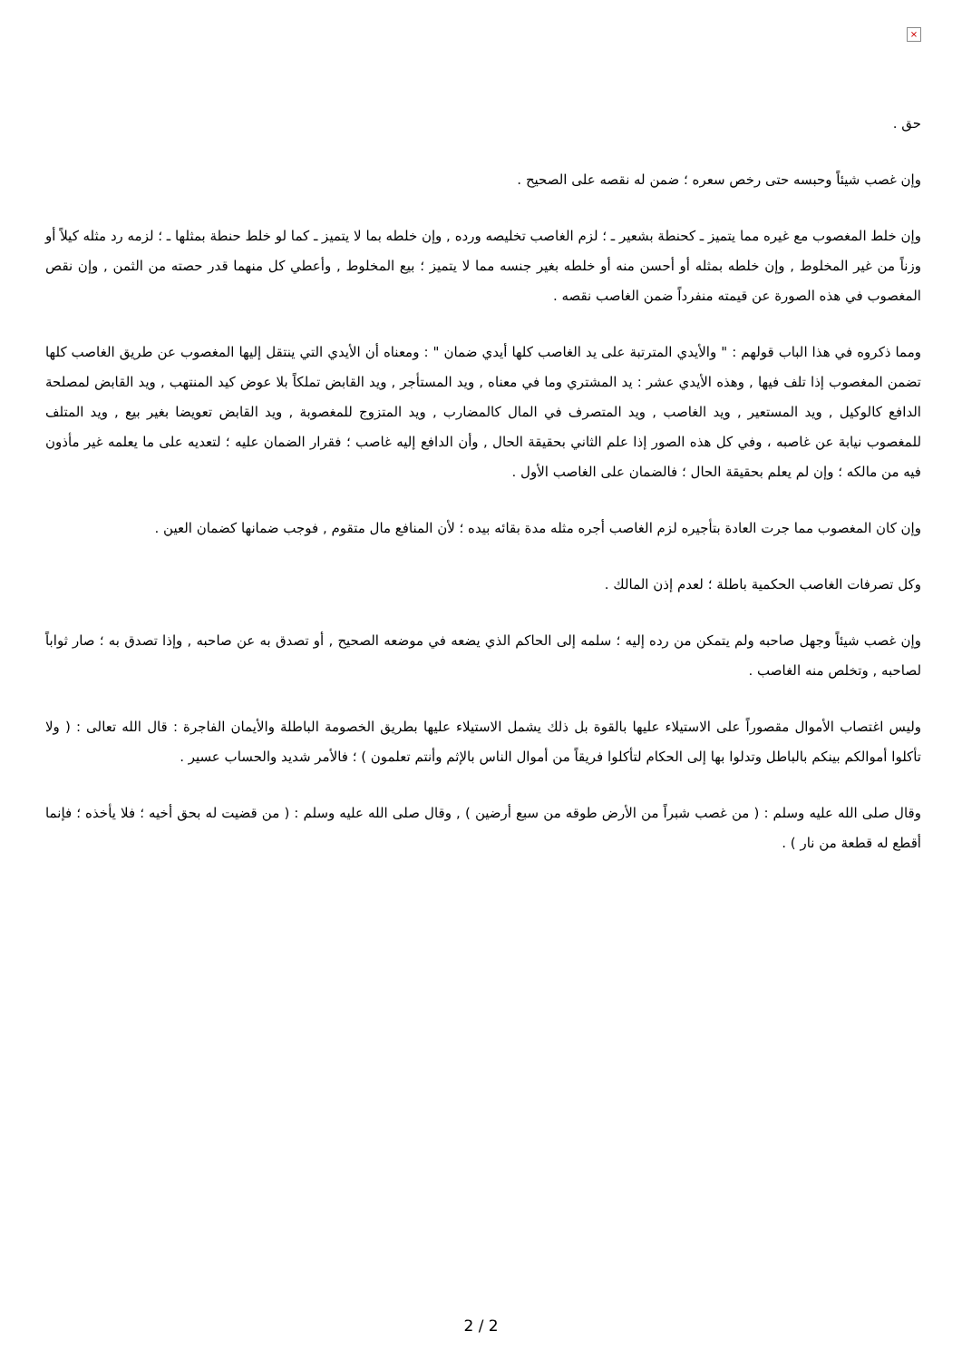×
حق .
وإن غصب شيئاً وحبسه حتى رخص سعره ؛ ضمن له نقصه على الصحيح .
وإن خلط المغصوب مع غيره مما يتميز ـ كحنطة بشعير ـ ؛ لزم الغاصب تخليصه ورده , وإن خلطه بما لا يتميز ـ كما لو خلط حنطة بمثلها ـ ؛ لزمه رد مثله كيلاً أو وزناً من غير المخلوط , وإن خلطه بمثله أو أحسن منه أو خلطه بغير جنسه مما لا يتميز ؛ بيع المخلوط , وأعطي كل منهما قدر حصته من الثمن , وإن نقص المغصوب في هذه الصورة عن قيمته منفرداً ضمن الغاصب نقصه .
ومما ذكروه في هذا الباب قولهم : " والأيدي المترتبة على يد الغاصب كلها أيدي ضمان " : ومعناه أن الأيدي التي ينتقل إليها المغصوب عن طريق الغاصب كلها تضمن المغصوب إذا تلف فيها , وهذه الأيدي عشر : يد المشتري وما في معناه , ويد المستأجر , ويد القابض تملكاً بلا عوض كيد المنتهب , ويد القابض لمصلحة الدافع كالوكيل , ويد المستعير , ويد الغاصب , ويد المتصرف في المال كالمضارب , ويد المتزوج للمغصوبة , ويد القابض تعويضا بغير بيع , ويد المتلف للمغصوب نيابة عن غاصبه ، وفي كل هذه الصور إذا علم الثاني بحقيقة الحال , وأن الدافع إليه غاصب ؛ فقرار الضمان عليه ؛ لتعديه على ما يعلمه غير مأذون فيه من مالكه ؛ وإن لم يعلم بحقيقة الحال ؛ فالضمان على الغاصب الأول .
وإن كان المغصوب مما جرت العادة بتأجيره لزم الغاصب أجره مثله مدة بقائه بيده ؛ لأن المنافع مال متقوم , فوجب ضمانها كضمان العين .
وكل تصرفات الغاصب الحكمية باطلة ؛ لعدم إذن المالك .
وإن غصب شيئاً وجهل صاحبه ولم يتمكن من رده إليه ؛ سلمه إلى الحاكم الذي يضعه في موضعه الصحيح , أو تصدق به عن صاحبه , وإذا تصدق به ؛ صار ثواباً لصاحبه , وتخلص منه الغاصب .
وليس اغتصاب الأموال مقصوراً على الاستيلاء عليها بالقوة بل ذلك يشمل الاستيلاء عليها بطريق الخصومة الباطلة والأيمان الفاجرة : قال الله تعالى : ( ولا تأكلوا أموالكم بينكم بالباطل وتدلوا بها إلى الحكام لتأكلوا فريقاً من أموال الناس بالإثم وأنتم تعلمون ) ؛ فالأمر شديد والحساب عسير .
وقال صلى الله عليه وسلم : ( من غصب شبراً من الأرض طوقه من سبع أرضين ) , وقال صلى الله عليه وسلم : ( من قضيت له بحق أخيه ؛ فلا يأخذه ؛ فإنما أقطع له قطعة من نار ) .
2 / 2